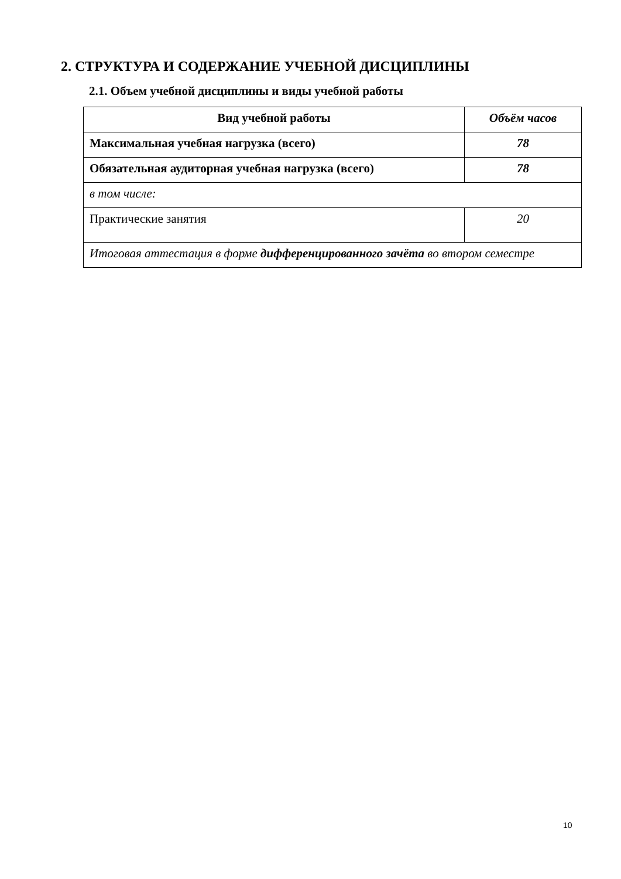2. СТРУКТУРА И СОДЕРЖАНИЕ УЧЕБНОЙ ДИСЦИПЛИНЫ
2.1. Объем учебной дисциплины и виды учебной работы
| Вид учебной работы | Объём часов |
| --- | --- |
| Максимальная учебная нагрузка (всего) | 78 |
| Обязательная аудиторная учебная нагрузка (всего) | 78 |
| в том числе: | |
| Практические занятия | 20 |
| Итоговая аттестация в форме дифференцированного зачёта во втором семестре | |
10